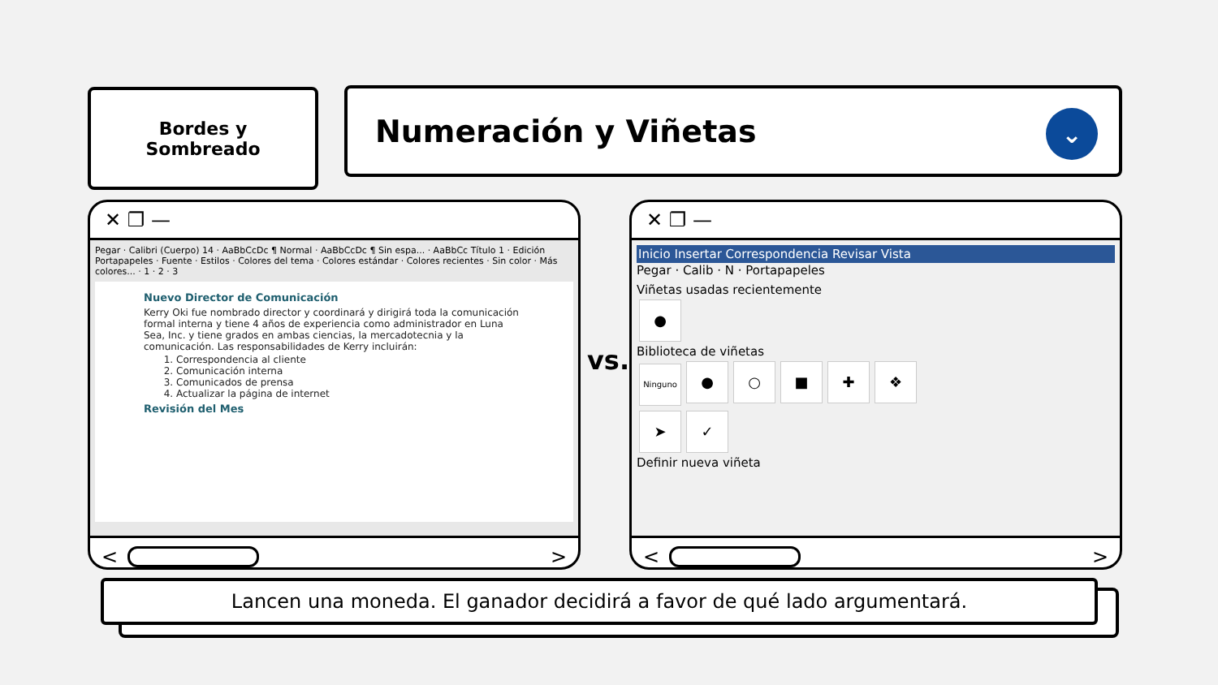Bordes y
Sombreado
Numeración y Viñetas
⌄
✕ ❐ —
Pegar · Calibri (Cuerpo) 14 · AaBbCcDc ¶ Normal · AaBbCcDc ¶ Sin espa... · AaBbCc Título 1 · Edición
Portapapeles · Fuente · Estilos · Colores del tema · Colores estándar · Colores recientes · Sin color · Más colores... · 1 · 2 · 3
Nuevo Director de Comunicación
Kerry Oki fue nombrado director y coordinará y dirigirá toda la comunicación formal interna y tiene 4 años de experiencia como administrador en Luna Sea, Inc. y tiene grados en ambas ciencias, la mercadotecnia y la comunicación. Las responsabilidades de Kerry incluirán:
1. Correspondencia al cliente
2. Comunicación interna
3. Comunicados de prensa
4. Actualizar la página de internet
Revisión del Mes
<
>
vs.
✕ ❐ —
Inicio Insertar Correspondencia Revisar Vista
Pegar · Calib · N · Portapapeles
Viñetas usadas recientemente
●
Biblioteca de viñetas
Ninguno ● ○ ■ ✚ ❖
➤ ✓
Definir nueva viñeta
<
>
Lancen una moneda. El ganador decidirá a favor de qué lado argumentará.